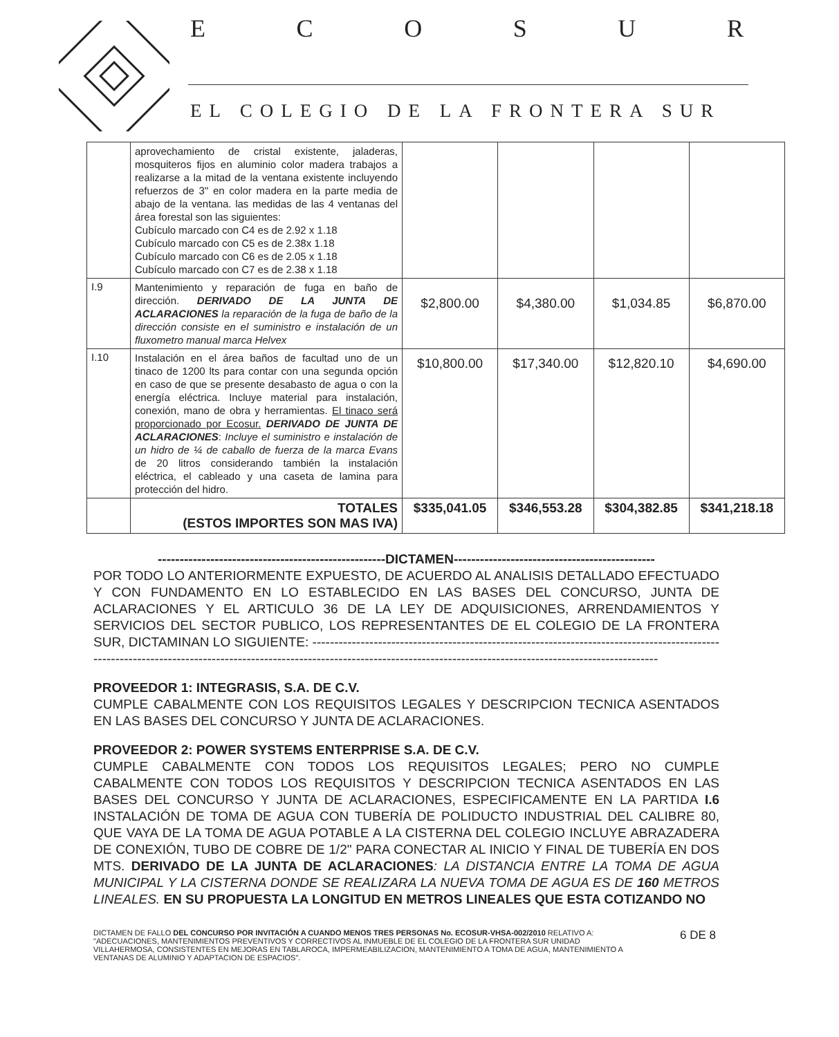ECOSUR
EL COLEGIO DE LA FRONTERA SUR
| | aprovechamiento de cristal existente, jaladeras, mosquiteros fijos en aluminio color madera trabajos a realizarse a la mitad de la ventana existente incluyendo refuerzos de 3" en color madera en la parte media de abajo de la ventana. las medidas de las 4 ventanas del área forestal son las siguientes: Cubículo marcado con C4 es de 2.92 x 1.18 Cubículo marcado con C5 es de 2.38x 1.18 Cubículo marcado con C6 es de 2.05 x 1.18 Cubículo marcado con C7 es de 2.38 x 1.18 | | | | |
| I.9 | Mantenimiento y reparación de fuga en baño de dirección. DERIVADO DE LA JUNTA DE ACLARACIONES la reparación de la fuga de baño de la dirección consiste en el suministro e instalación de un fluxometro manual marca Helvex | $2,800.00 | $4,380.00 | $1,034.85 | $6,870.00 |
| I.10 | Instalación en el área baños de facultad uno de un tinaco de 1200 lts para contar con una segunda opción en caso de que se presente desabasto de agua o con la energía eléctrica. Incluye material para instalación, conexión, mano de obra y herramientas. El tinaco será proporcionado por Ecosur. DERIVADO DE JUNTA DE ACLARACIONES : Incluye el suministro e instalación de un hidro de ¼ de caballo de fuerza de la marca Evans de 20 litros considerando también la instalación eléctrica, el cableado y una caseta de lamina para protección del hidro. | $10,800.00 | $17,340.00 | $12,820.10 | $4,690.00 |
| | TOTALES (ESTOS IMPORTES SON MAS IVA) | $335,041.05 | $346,553.28 | $304,382.85 | $341,218.18 |
----------------------------------------------------DICTAMEN----------------------------------------------
POR TODO LO ANTERIORMENTE EXPUESTO, DE ACUERDO AL ANALISIS DETALLADO EFECTUADO Y CON FUNDAMENTO EN LO ESTABLECIDO EN LAS BASES DEL CONCURSO, JUNTA DE ACLARACIONES Y EL ARTICULO 36 DE LA LEY DE ADQUISICIONES, ARRENDAMIENTOS Y SERVICIOS DEL SECTOR PUBLICO, LOS REPRESENTANTES DE EL COLEGIO DE LA FRONTERA SUR, DICTAMINAN LO SIGUIENTE: ------------------------------------------------------------------------------------------------------------------------------------------------------------------------------------------------------------------------------
PROVEEDOR 1: INTEGRASIS, S.A. DE C.V.
CUMPLE CABALMENTE CON LOS REQUISITOS LEGALES Y DESCRIPCION TECNICA ASENTADOS EN LAS BASES DEL CONCURSO Y JUNTA DE ACLARACIONES.
PROVEEDOR 2: POWER SYSTEMS ENTERPRISE S.A. DE C.V.
CUMPLE CABALMENTE CON TODOS LOS REQUISITOS LEGALES; PERO NO CUMPLE CABALMENTE CON TODOS LOS REQUISITOS Y DESCRIPCION TECNICA ASENTADOS EN LAS BASES DEL CONCURSO Y JUNTA DE ACLARACIONES, ESPECIFICAMENTE EN LA PARTIDA I.6 INSTALACIÓN DE TOMA DE AGUA CON TUBERÍA DE POLIDUCTO INDUSTRIAL DEL CALIBRE 80, QUE VAYA DE LA TOMA DE AGUA POTABLE A LA CISTERNA DEL COLEGIO INCLUYE ABRAZADERA DE CONEXIÓN, TUBO DE COBRE DE 1/2" PARA CONECTAR AL INICIO Y FINAL DE TUBERÍA EN DOS MTS. DERIVADO DE LA JUNTA DE ACLARACIONES: LA DISTANCIA ENTRE LA TOMA DE AGUA MUNICIPAL Y LA CISTERNA DONDE SE REALIZARA LA NUEVA TOMA DE AGUA ES DE 160 METROS LINEALES. EN SU PROPUESTA LA LONGITUD EN METROS LINEALES QUE ESTA COTIZANDO NO
DICTAMEN DE FALLO DEL CONCURSO POR INVITACIÓN A CUANDO MENOS TRES PERSONAS No. ECOSUR-VHSA-002/2010 RELATIVO A: "ADECUACIONES, MANTENIMIENTOS PREVENTIVOS Y CORRECTIVOS AL INMUEBLE DE EL COLEGIO DE LA FRONTERA SUR UNIDAD VILLAHERMOSA, CONSISTENTES EN MEJORAS EN TABLAROCA, IMPERMEABILIZACION, MANTENIMIENTO A TOMA DE AGUA, MANTENIMIENTO A VENTANAS DE ALUMINIO Y ADAPTACION DE ESPACIOS".
6 DE 8